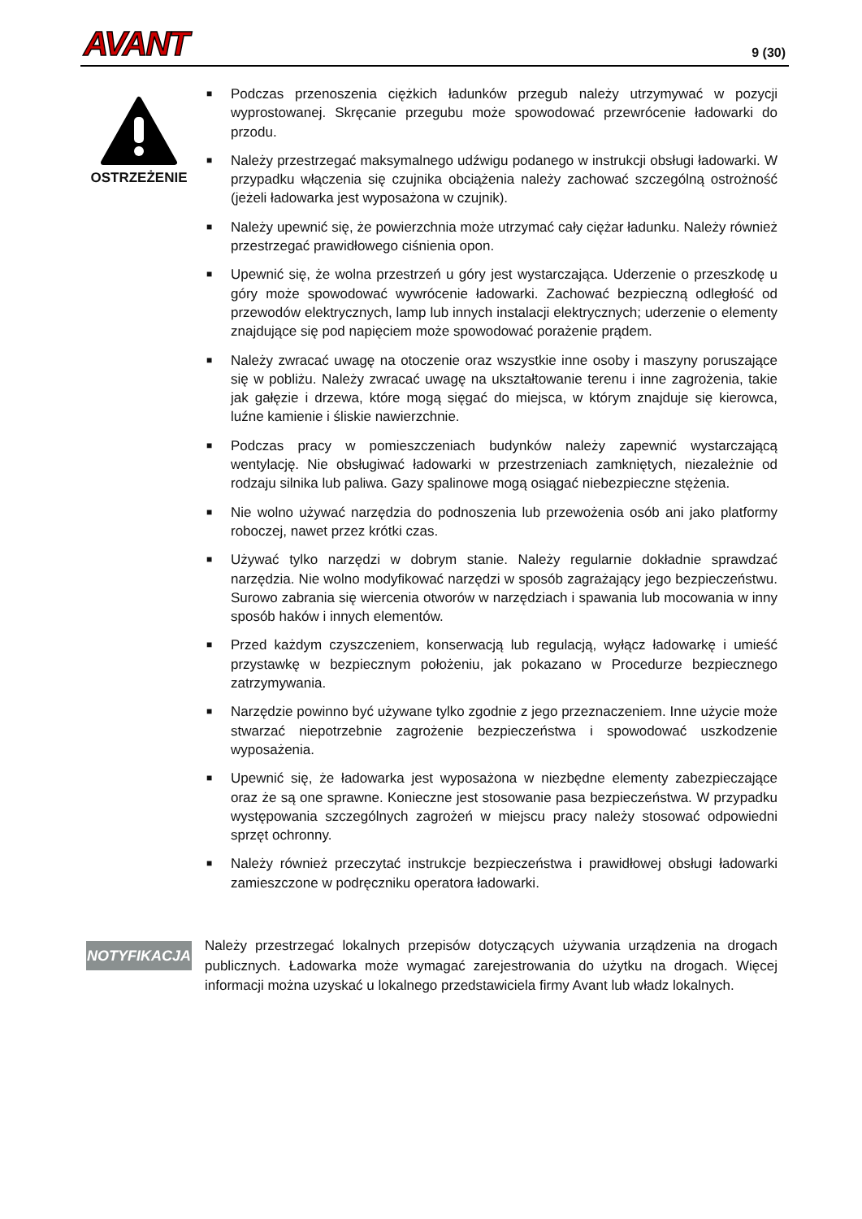AVANT 9 (30)
OSTRZEŻENIE
■ Podczas przenoszenia ciężkich ładunków przegub należy utrzymywać w pozycji wyprostowanej. Skręcanie przegubu może spowodować przewrócenie ładowarki do przodu.
■ Należy przestrzegać maksymalnego udźwigu podanego w instrukcji obsługi ładowarki. W przypadku włączenia się czujnika obciążenia należy zachować szczególną ostrożność (jeżeli ładowarka jest wyposażona w czujnik).
■ Należy upewnić się, że powierzchnia może utrzymać cały ciężar ładunku. Należy również przestrzegać prawidłowego ciśnienia opon.
■ Upewnić się, że wolna przestrzeń u góry jest wystarczająca. Uderzenie o przeszkodę u góry może spowodować wywrócenie ładowarki. Zachować bezpieczną odległość od przewodów elektrycznych, lamp lub innych instalacji elektrycznych; uderzenie o elementy znajdujące się pod napięciem może spowodować porażenie prądem.
■ Należy zwracać uwagę na otoczenie oraz wszystkie inne osoby i maszyny poruszające się w pobliżu. Należy zwracać uwagę na ukształtowanie terenu i inne zagrożenia, takie jak gałęzie i drzewa, które mogą sięgać do miejsca, w którym znajduje się kierowca, luźne kamienie i śliskie nawierzchnie.
■ Podczas pracy w pomieszczeniach budynków należy zapewnić wystarczającą wentylację. Nie obsługiwać ładowarki w przestrzeniach zamkniętych, niezależnie od rodzaju silnika lub paliwa. Gazy spalinowe mogą osiągać niebezpieczne stężenia.
■ Nie wolno używać narzędzia do podnoszenia lub przewożenia osób ani jako platformy roboczej, nawet przez krótki czas.
■ Używać tylko narzędzi w dobrym stanie. Należy regularnie dokładnie sprawdzać narzędzia. Nie wolno modyfikować narzędzi w sposób zagrażający jego bezpieczeństwu. Surowo zabrania się wiercenia otworów w narzędziach i spawania lub mocowania w inny sposób haków i innych elementów.
■ Przed każdym czyszczeniem, konserwacją lub regulacją, wyłącz ładowarkę i umieść przystawkę w bezpiecznym położeniu, jak pokazano w Procedurze bezpiecznego zatrzymywania.
■ Narzędzie powinno być używane tylko zgodnie z jego przeznaczeniem. Inne użycie może stwarzać niepotrzebnie zagrożenie bezpieczeństwa i spowodować uszkodzenie wyposażenia.
■ Upewnić się, że ładowarka jest wyposażona w niezbędne elementy zabezpieczające oraz że są one sprawne. Konieczne jest stosowanie pasa bezpieczeństwa. W przypadku występowania szczególnych zagrożeń w miejscu pracy należy stosować odpowiedni sprzęt ochronny.
■ Należy również przeczytać instrukcje bezpieczeństwa i prawidłowej obsługi ładowarki zamieszczone w podręczniku operatora ładowarki.
NOTYFIKACJA
Należy przestrzegać lokalnych przepisów dotyczących używania urządzenia na drogach publicznych. Ładowarka może wymagać zarejestrowania do użytku na drogach. Więcej informacji można uzyskać u lokalnego przedstawiciela firmy Avant lub władz lokalnych.